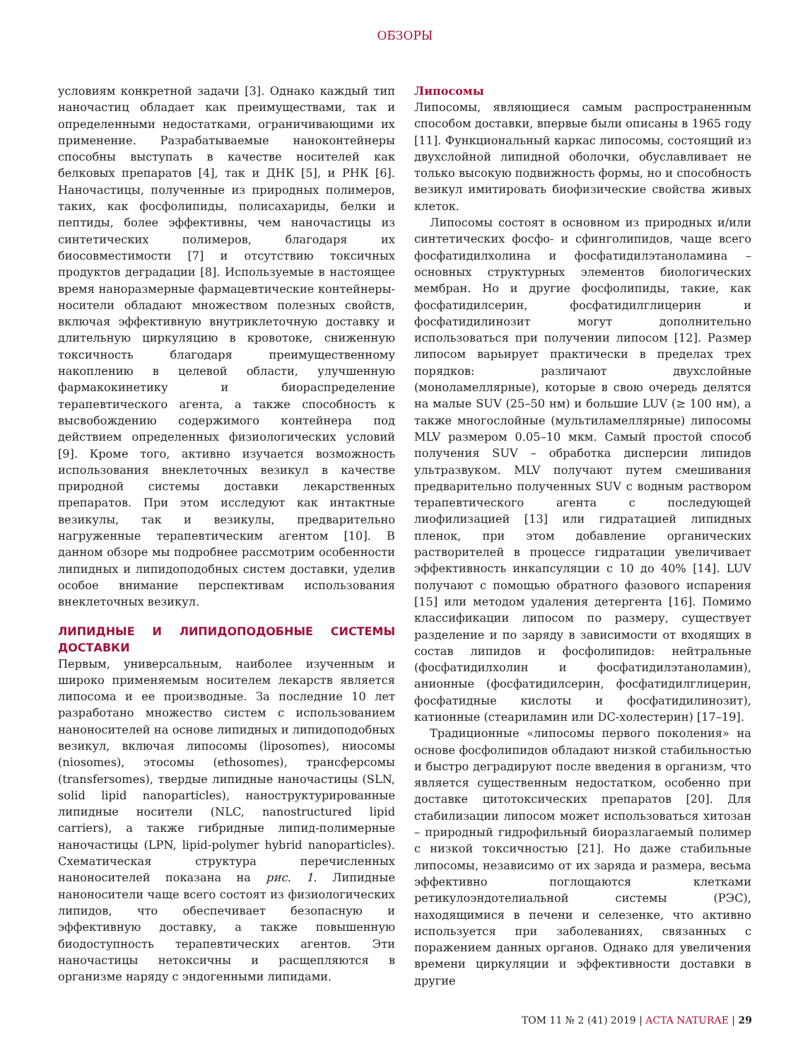ОБЗОРЫ
условиям конкретной задачи [3]. Однако каждый тип наночастиц обладает как преимуществами, так и определенными недостатками, ограничивающими их применение. Разрабатываемые наноконтейнеры способны выступать в качестве носителей как белковых препаратов [4], так и ДНК [5], и РНК [6]. Наночастицы, полученные из природных полимеров, таких, как фосфолипиды, полисахариды, белки и пептиды, более эффективны, чем наночастицы из синтетических полимеров, благодаря их биосовместимости [7] и отсутствию токсичных продуктов деградации [8]. Используемые в настоящее время наноразмерные фармацевтические контейнеры-носители обладают множеством полезных свойств, включая эффективную внутриклеточную доставку и длительную циркуляцию в кровотоке, сниженную токсичность благодаря преимущественному накоплению в целевой области, улучшенную фармакокинетику и биораспределение терапевтического агента, а также способность к высвобождению содержимого контейнера под действием определенных физиологических условий [9]. Кроме того, активно изучается возможность использования внеклеточных везикул в качестве природной системы доставки лекарственных препаратов. При этом исследуют как интактные везикулы, так и везикулы, предварительно нагруженные терапевтическим агентом [10]. В данном обзоре мы подробнее рассмотрим особенности липидных и липидоподобных систем доставки, уделив особое внимание перспективам использования внеклеточных везикул.
ЛИПИДНЫЕ И ЛИПИДОПОДОБНЫЕ СИСТЕМЫ ДОСТАВКИ
Первым, универсальным, наиболее изученным и широко применяемым носителем лекарств является липосома и ее производные. За последние 10 лет разработано множество систем с использованием наноносителей на основе липидных и липидоподобных везикул, включая липосомы (liposomes), ниосомы (niosomes), этосомы (ethosomes), трансферсомы (transfersomes), твердые липидные наночастицы (SLN, solid lipid nanoparticles), наноструктурированные липидные носители (NLC, nanostructured lipid carriers), а также гибридные липид-полимерные наночастицы (LPN, lipid-polymer hybrid nanoparticles). Схематическая структура перечисленных наноносителей показана на рис. 1. Липидные наноносители чаще всего состоят из физиологических липидов, что обеспечивает безопасную и эффективную доставку, а также повышенную биодоступность терапевтических агентов. Эти наночастицы нетоксичны и расщепляются в организме наряду с эндогенными липидами.
Липосомы
Липосомы, являющиеся самым распространенным способом доставки, впервые были описаны в 1965 году [11]. Функциональный каркас липосомы, состоящий из двухслойной липидной оболочки, обуславливает не только высокую подвижность формы, но и способность везикул имитировать биофизические свойства живых клеток.
Липосомы состоят в основном из природных и/или синтетических фосфо- и сфинголипидов, чаще всего фосфатидилхолина и фосфатидилэтаноламина – основных структурных элементов биологических мембран. Но и другие фосфолипиды, такие, как фосфатидилсерин, фосфатидилглицерин и фосфатидилинозит могут дополнительно использоваться при получении липосом [12]. Размер липосом варьирует практически в пределах трех порядков: различают двухслойные (моноламеллярные), которые в свою очередь делятся на малые SUV (25–50 нм) и большие LUV (≥ 100 нм), а также многослойные (мультиламеллярные) липосомы MLV размером 0.05–10 мкм. Самый простой способ получения SUV – обработка дисперсии липидов ультразвуком. MLV получают путем смешивания предварительно полученных SUV с водным раствором терапевтического агента с последующей лиофилизацией [13] или гидратацией липидных пленок, при этом добавление органических растворителей в процессе гидратации увеличивает эффективность инкапсуляции с 10 до 40% [14]. LUV получают с помощью обратного фазового испарения [15] или методом удаления детергента [16]. Помимо классификации липосом по размеру, существует разделение и по заряду в зависимости от входящих в состав липидов и фосфолипидов: нейтральные (фосфатидилхолин и фосфатидилэтаноламин), анионные (фосфатидилсерин, фосфатидилглицерин, фосфатидные кислоты и фосфатидилинозит), катионные (стеариламин или DC-холестерин) [17–19].
Традиционные «липосомы первого поколения» на основе фосфолипидов обладают низкой стабильностью и быстро деградируют после введения в организм, что является существенным недостатком, особенно при доставке цитотоксических препаратов [20]. Для стабилизации липосом может использоваться хитозан – природный гидрофильный биоразлагаемый полимер с низкой токсичностью [21]. Но даже стабильные липосомы, независимо от их заряда и размера, весьма эффективно поглощаются клетками ретикулоэндотелиальной системы (РЭС), находящимися в печени и селезенке, что активно используется при заболеваниях, связанных с поражением данных органов. Однако для увеличения времени циркуляции и эффективности доставки в другие
ТОМ 11 № 2 (41) 2019 | ACTA NATURAE | 29